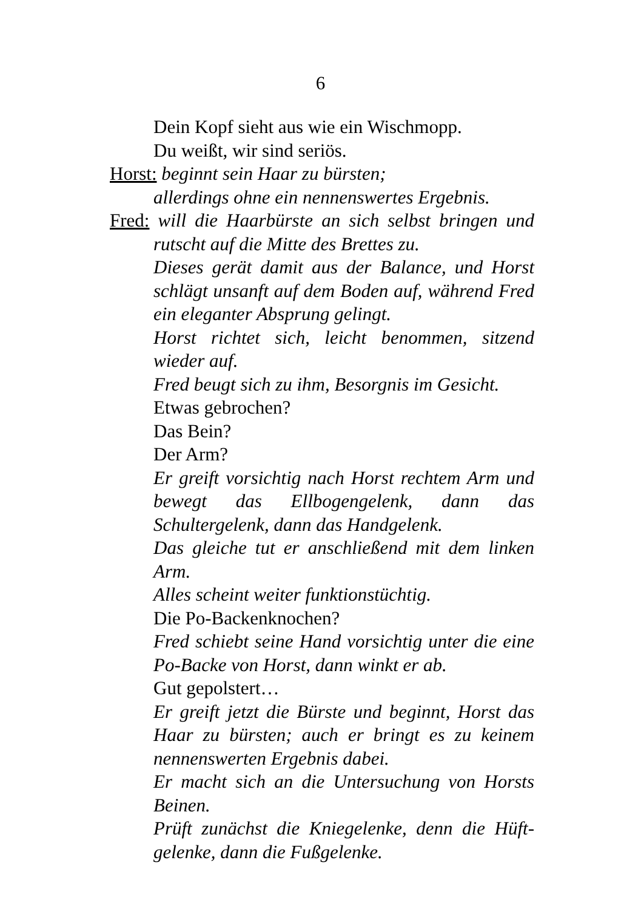6
Dein Kopf sieht aus wie ein Wischmopp.
Du weißt, wir sind seriös.
Horst: beginnt sein Haar zu bürsten;
allerdings ohne ein nennenswertes Ergebnis.
Fred: will die Haarbürste an sich selbst bringen und rutscht auf die Mitte des Brettes zu.
Dieses gerät damit aus der Balance, und Horst schlägt unsanft auf dem Boden auf, während Fred ein eleganter Absprung gelingt.
Horst richtet sich, leicht benommen, sitzend wieder auf.
Fred beugt sich zu ihm, Besorgnis im Gesicht.
Etwas gebrochen?
Das Bein?
Der Arm?
Er greift vorsichtig nach Horst rechtem Arm und bewegt das Ellbogengelenk, dann das Schultergelenk, dann das Handgelenk.
Das gleiche tut er anschließend mit dem linken Arm.
Alles scheint weiter funktionstüchtig.
Die Po-Backenknochen?
Fred schiebt seine Hand vorsichtig unter die eine Po-Backe von Horst, dann winkt er ab.
Gut gepolstert…
Er greift jetzt die Bürste und beginnt, Horst das Haar zu bürsten; auch er bringt es zu keinem nennenswerten Ergebnis dabei.
Er macht sich an die Untersuchung von Horsts Beinen.
Prüft zunächst die Kniegelenke, denn die Hüft-gelenke, dann die Fußgelenke.